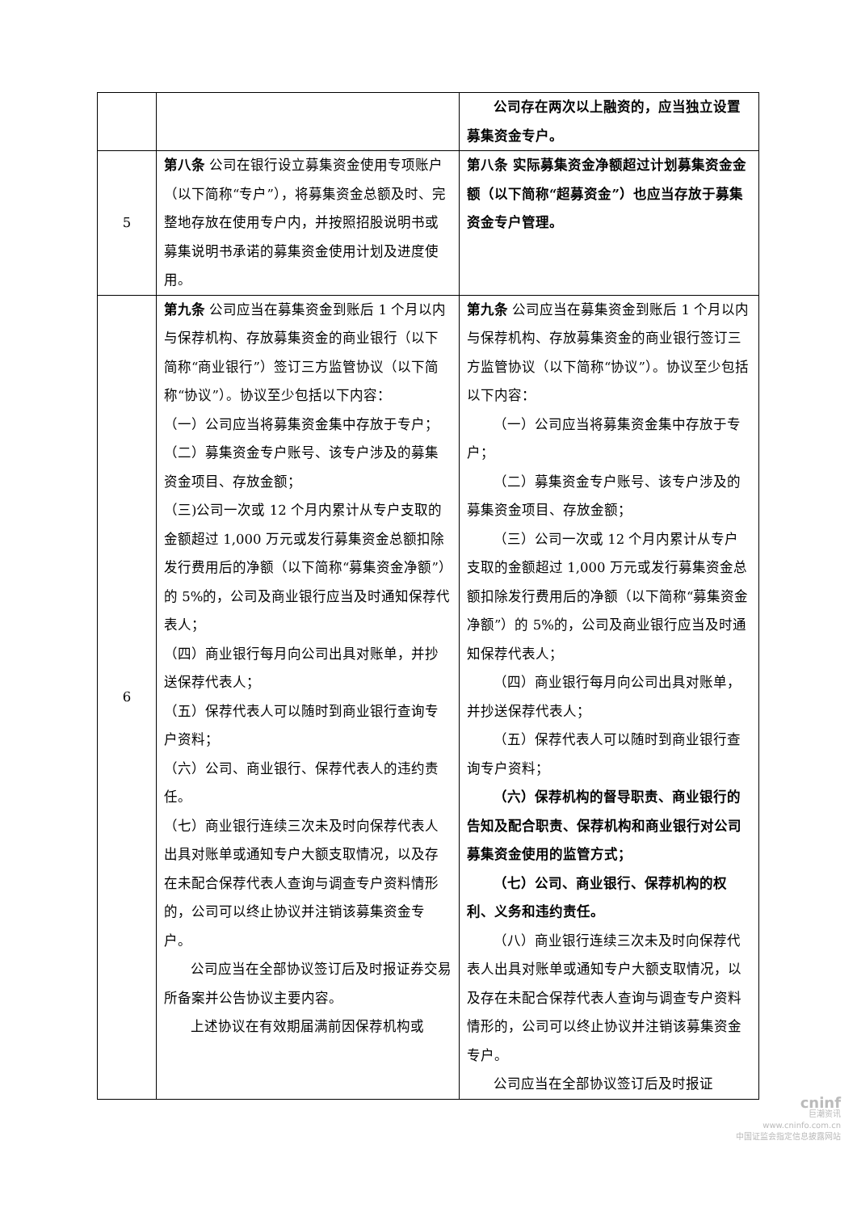| | | 公司存在两次以上融资的，应当独立设置募集资金专户。 |
| 5 | 第八条 公司在银行设立募集资金使用专项账户（以下简称“专户”），将募集资金总额及时、完整地存放在使用专户内，并按照招股说明书或募集说明书承诺的募集资金使用计划及进度使用。 | 第八条 实际募集资金净额超过计划募集资金金额（以下简称“超募资金”）也应当存放于募集资金专户管理。 |
| 6 | 第九条 公司应当在募集资金到账后 1 个月以内与保荐机构、存放募集资金的商业银行（以下简称“商业银行”）签订三方监管协议（以下简称“协议”）。协议至少包括以下内容： （一）公司应当将募集资金集中存放于专户； （二）募集资金专户账号、该专户涉及的募集资金项目、存放金额； （三)公司一次或 12 个月内累计从专户支取的金额超过 1,000 万元或发行募集资金总额扣除发行费用后的净额（以下简称“募集资金净额”）的 5%的，公司及商业银行应当及时通知保荐代表人； （四）商业银行每月向公司出具对账单，并抄送保荐代表人； （五）保荐代表人可以随时到商业银行查询专户资料； （六）公司、商业银行、保荐代表人的违约责任。 （七）商业银行连续三次未及时向保荐代表人出具对账单或通知专户大额支取情况，以及存在未配合保荐代表人查询与调查专户资料情形的，公司可以终止协议并注销该募集资金专户。 公司应当在全部协议签订后及时报证券交易所备案并公告协议主要内容。 上述协议在有效期届满前因保荐机构或 | 第九条 公司应当在募集资金到账后 1 个月以内与保荐机构、存放募集资金的商业银行签订三方监管协议（以下简称“协议”）。协议至少包括以下内容： （一）公司应当将募集资金集中存放于专户； （二）募集资金专户账号、该专户涉及的募集资金项目、存放金额； （三）公司一次或 12 个月内累计从专户支取的金额超过 1,000 万元或发行募集资金总额扣除发行费用后的净额（以下简称“募集资金净额”）的 5%的，公司及商业银行应当及时通知保荐代表人； （四）商业银行每月向公司出具对账单，并抄送保荐代表人； （五）保荐代表人可以随时到商业银行查询专户资料； （六）保荐机构的督导职责、商业银行的告知及配合职责、保荐机构和商业银行对公司募集资金使用的监管方式； （七）公司、商业银行、保荐机构的权利、义务和违约责任。 （八）商业银行连续三次未及时向保荐代表人出具对账单或通知专户大额支取情况，以及存在未配合保荐代表人查询与调查专户资料情形的，公司可以终止协议并注销该募集资金专户。 公司应当在全部协议签订后及时报证 |
cninf
巨潮资讯
www.cninfo.com.cn
中国证监会指定信息披露网站